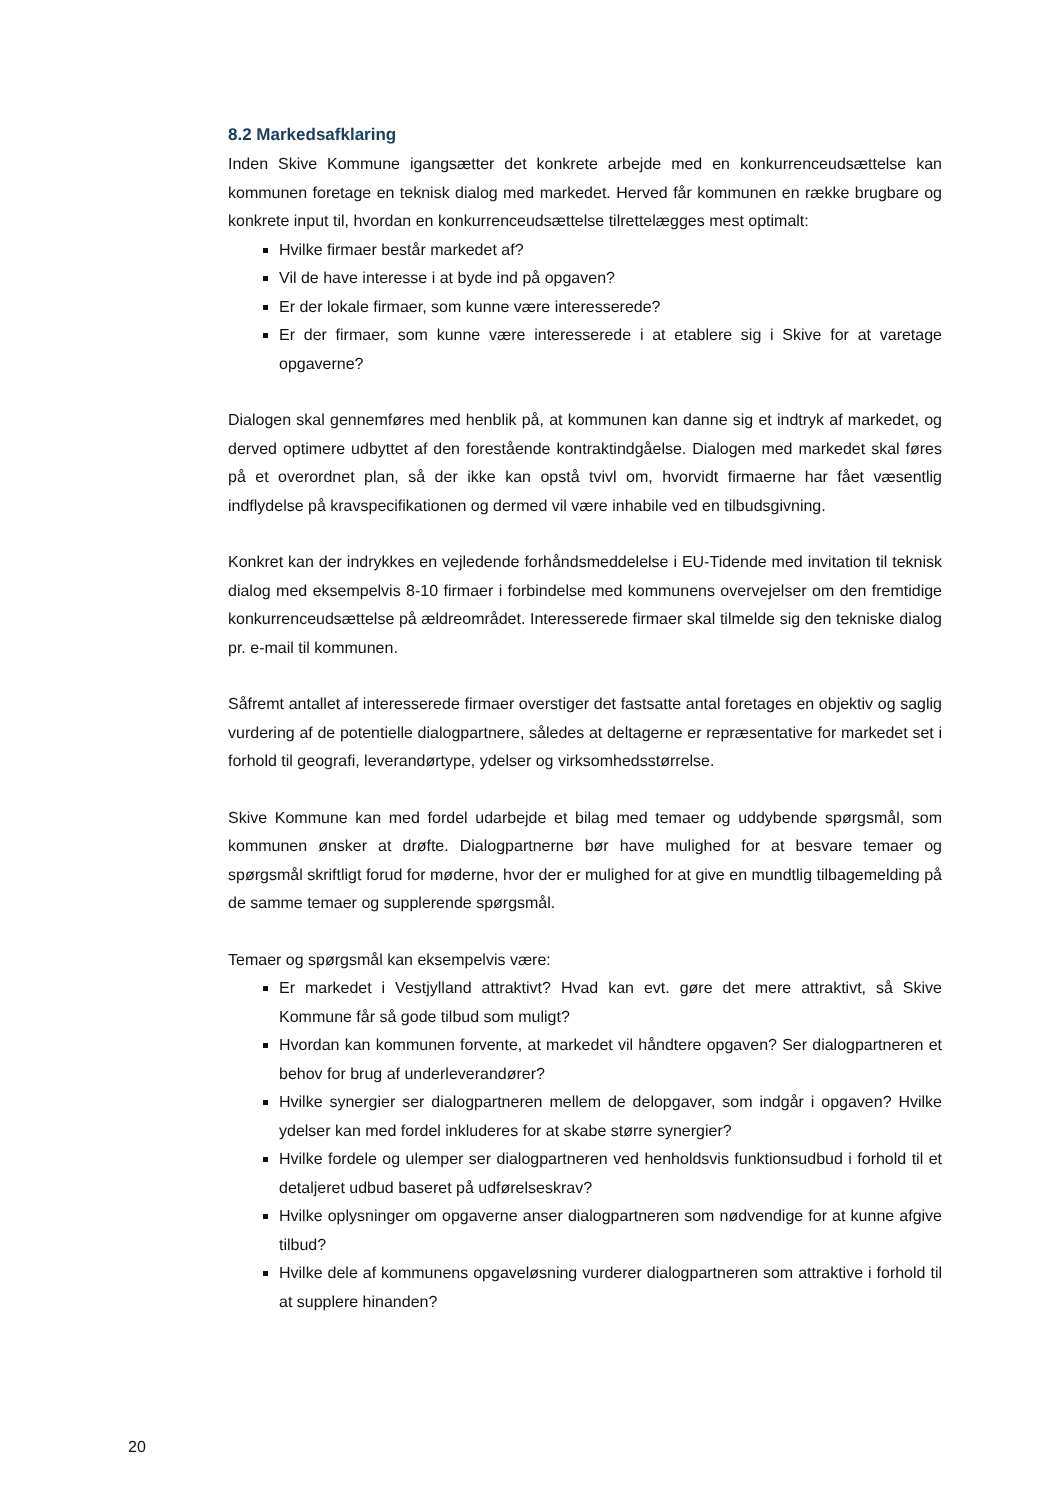8.2 Markedsafklaring
Inden Skive Kommune igangsætter det konkrete arbejde med en konkurrenceudsættelse kan kommunen foretage en teknisk dialog med markedet. Herved får kommunen en række brugbare og konkrete input til, hvordan en konkurrenceudsættelse tilrettelægges mest optimalt:
Hvilke firmaer består markedet af?
Vil de have interesse i at byde ind på opgaven?
Er der lokale firmaer, som kunne være interesserede?
Er der firmaer, som kunne være interesserede i at etablere sig i Skive for at varetage opgaverne?
Dialogen skal gennemføres med henblik på, at kommunen kan danne sig et indtryk af markedet, og derved optimere udbyttet af den forestående kontraktindgåelse. Dialogen med markedet skal føres på et overordnet plan, så der ikke kan opstå tvivl om, hvorvidt firmaerne har fået væsentlig indflydelse på kravspecifikationen og dermed vil være inhabile ved en tilbudsgivning.
Konkret kan der indrykkes en vejledende forhåndsmeddelelse i EU-Tidende med invitation til teknisk dialog med eksempelvis 8-10 firmaer i forbindelse med kommunens overvejelser om den fremtidige konkurrenceudsættelse på ældreområdet. Interesserede firmaer skal tilmelde sig den tekniske dialog pr. e-mail til kommunen.
Såfremt antallet af interesserede firmaer overstiger det fastsatte antal foretages en objektiv og saglig vurdering af de potentielle dialogpartnere, således at deltagerne er repræsentative for markedet set i forhold til geografi, leverandørtype, ydelser og virksomhedsstørrelse.
Skive Kommune kan med fordel udarbejde et bilag med temaer og uddybende spørgsmål, som kommunen ønsker at drøfte. Dialogpartnerne bør have mulighed for at besvare temaer og spørgsmål skriftligt forud for møderne, hvor der er mulighed for at give en mundtlig tilbagemelding på de samme temaer og supplerende spørgsmål.
Temaer og spørgsmål kan eksempelvis være:
Er markedet i Vestjylland attraktivt? Hvad kan evt. gøre det mere attraktivt, så Skive Kommune får så gode tilbud som muligt?
Hvordan kan kommunen forvente, at markedet vil håndtere opgaven? Ser dialogpartneren et behov for brug af underleverandører?
Hvilke synergier ser dialogpartneren mellem de delopgaver, som indgår i opgaven? Hvilke ydelser kan med fordel inkluderes for at skabe større synergier?
Hvilke fordele og ulemper ser dialogpartneren ved henholdsvis funktionsudbud i forhold til et detaljeret udbud baseret på udførelseskrav?
Hvilke oplysninger om opgaverne anser dialogpartneren som nødvendige for at kunne afgive tilbud?
Hvilke dele af kommunens opgaveløsning vurderer dialogpartneren som attraktive i forhold til at supplere hinanden?
20